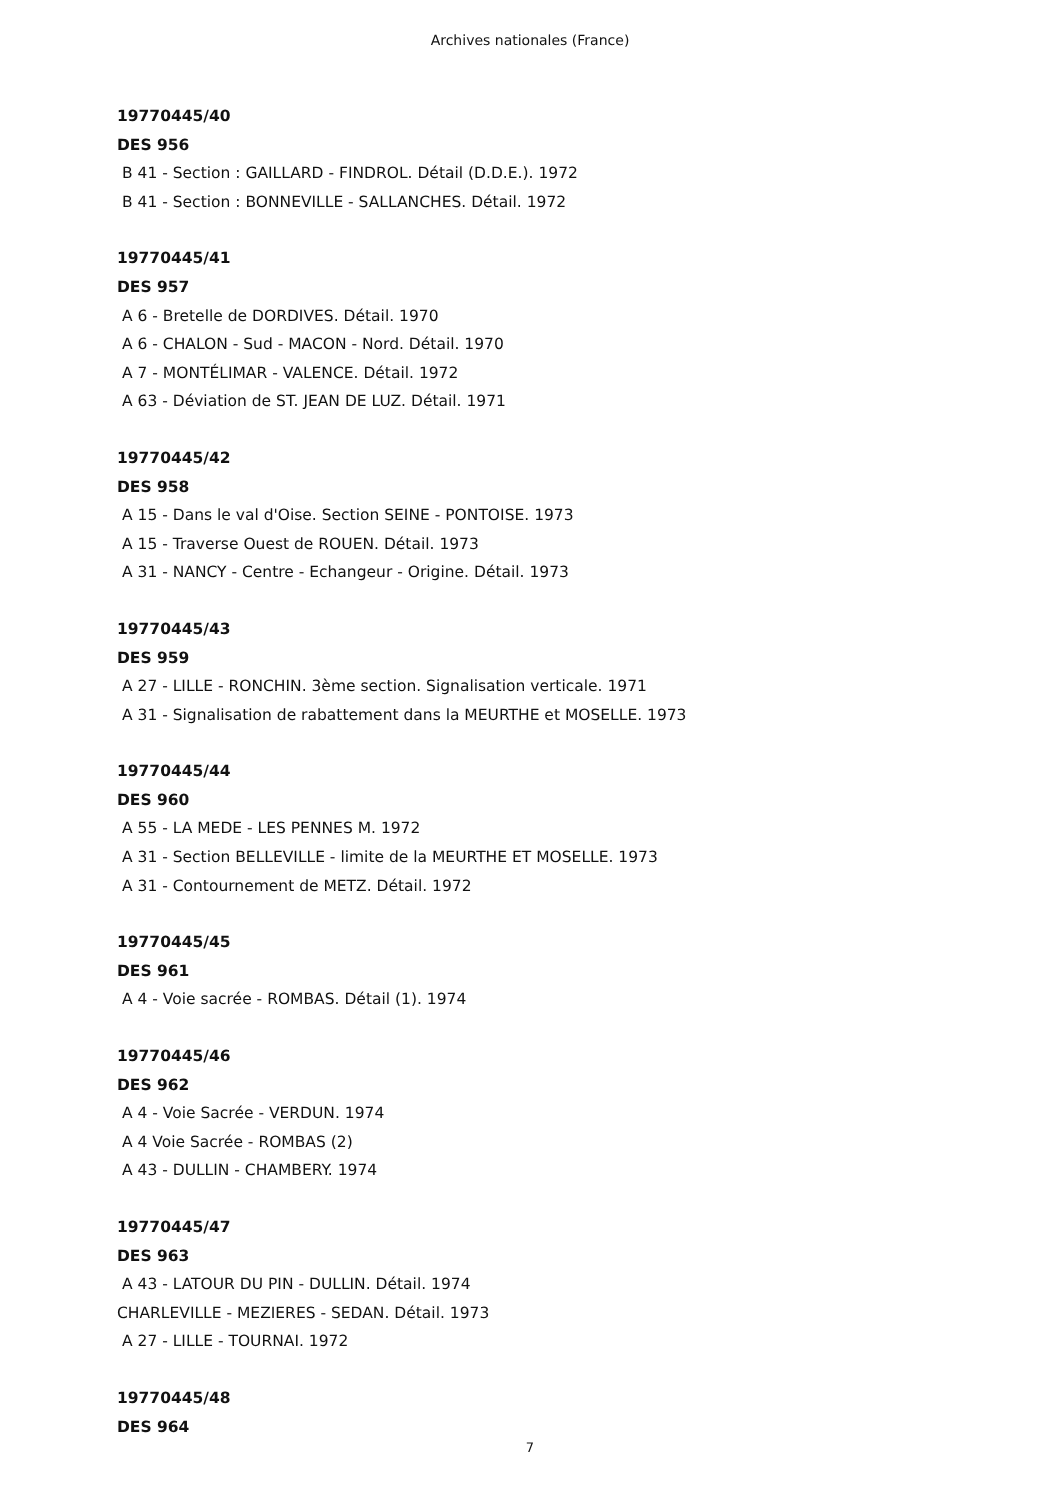Archives nationales (France)
19770445/40
DES 956
B 41 - Section : GAILLARD - FINDROL. Détail (D.D.E.). 1972
B 41 - Section : BONNEVILLE - SALLANCHES. Détail. 1972
19770445/41
DES 957
A 6 - Bretelle de DORDIVES. Détail. 1970
A 6 - CHALON - Sud - MACON - Nord. Détail. 1970
A 7 - MONTÉLIMAR - VALENCE. Détail. 1972
A 63 - Déviation de ST. JEAN DE LUZ. Détail. 1971
19770445/42
DES 958
A 15 - Dans le val d'Oise. Section SEINE - PONTOISE. 1973
A 15 - Traverse Ouest de ROUEN. Détail. 1973
A 31 - NANCY - Centre - Echangeur - Origine. Détail. 1973
19770445/43
DES 959
A 27 - LILLE - RONCHIN. 3ème section. Signalisation verticale. 1971
A 31 - Signalisation de rabattement dans la MEURTHE et MOSELLE. 1973
19770445/44
DES 960
A 55 - LA MEDE - LES PENNES M. 1972
A 31 - Section BELLEVILLE - limite de la MEURTHE ET MOSELLE. 1973
A 31 - Contournement de METZ. Détail. 1972
19770445/45
DES 961
A 4 - Voie sacrée - ROMBAS. Détail (1). 1974
19770445/46
DES 962
A 4 - Voie Sacrée - VERDUN. 1974
A 4 Voie Sacrée - ROMBAS (2)
A 43 - DULLIN - CHAMBERY. 1974
19770445/47
DES 963
A 43 - LATOUR DU PIN - DULLIN. Détail. 1974
CHARLEVILLE - MEZIERES - SEDAN. Détail. 1973
A 27 - LILLE - TOURNAI. 1972
19770445/48
DES 964
7